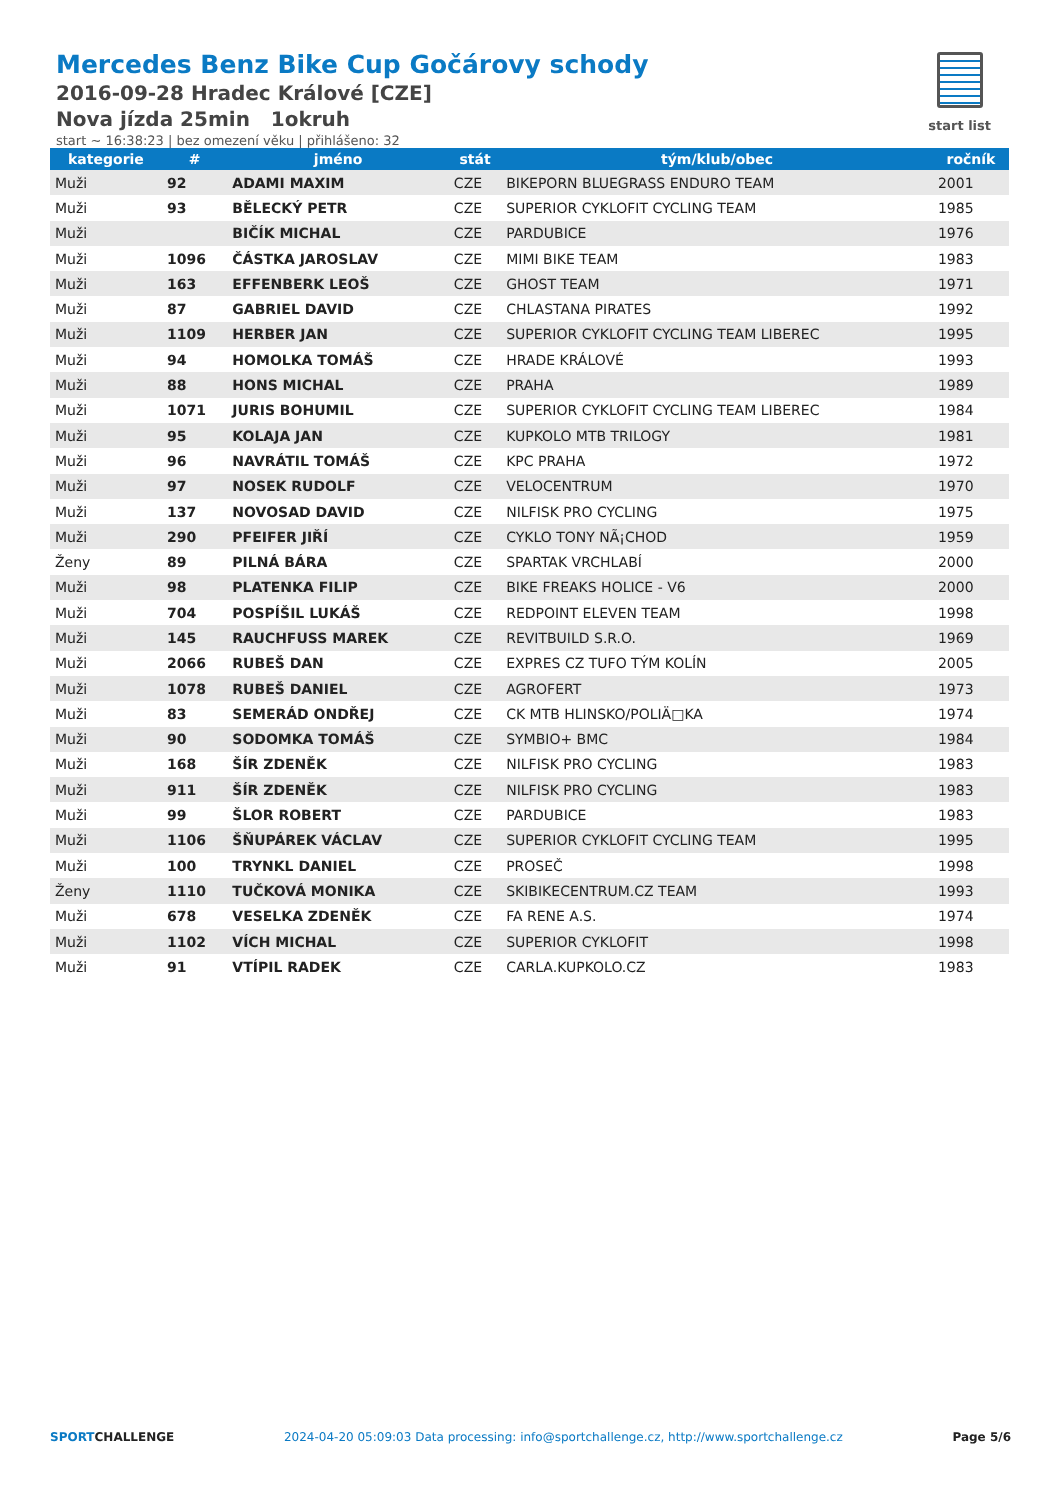Mercedes Benz Bike Cup Gočárovy schody
2016-09-28 Hradec Králové [CZE]
Nova jízda 25min 1okruh
start ~ 16:38:23 | bez omezení věku | přihlášeno: 32
start list
| kategorie | # | jméno | stát | tým/klub/obec | ročník |
| --- | --- | --- | --- | --- | --- |
| Muži | 92 | ADAMI MAXIM | CZE | BIKEPORN BLUEGRASS ENDURO TEAM | 2001 |
| Muži | 93 | BĚLECKÝ PETR | CZE | SUPERIOR CYKLOFIT CYCLING TEAM | 1985 |
| Muži | | BIČÍK MICHAL | CZE | PARDUBICE | 1976 |
| Muži | 1096 | ČÁSTKA JAROSLAV | CZE | MIMI BIKE TEAM | 1983 |
| Muži | 163 | EFFENBERK LEOŠ | CZE | GHOST TEAM | 1971 |
| Muži | 87 | GABRIEL DAVID | CZE | CHLASTANA PIRATES | 1992 |
| Muži | 1109 | HERBER JAN | CZE | SUPERIOR CYKLOFIT CYCLING TEAM LIBEREC | 1995 |
| Muži | 94 | HOMOLKA TOMÁŠ | CZE | HRADE KRÁLOVÉ | 1993 |
| Muži | 88 | HONS MICHAL | CZE | PRAHA | 1989 |
| Muži | 1071 | JURIS BOHUMIL | CZE | SUPERIOR CYKLOFIT CYCLING TEAM LIBEREC | 1984 |
| Muži | 95 | KOLAJA JAN | CZE | KUPKOLO MTB TRILOGY | 1981 |
| Muži | 96 | NAVRÁTIL TOMÁŠ | CZE | KPC PRAHA | 1972 |
| Muži | 97 | NOSEK RUDOLF | CZE | VELOCENTRUM | 1970 |
| Muži | 137 | NOVOSAD DAVID | CZE | NILFISK PRO CYCLING | 1975 |
| Muži | 290 | PFEIFER JIŘÍ | CZE | CYKLO TONY NÃ¡CHOD | 1959 |
| Ženy | 89 | PILNÁ BÁRA | CZE | SPARTAK VRCHLABÍ | 2000 |
| Muži | 98 | PLATENKA FILIP | CZE | BIKE FREAKS HOLICE - V6 | 2000 |
| Muži | 704 | POSPÍŠIL LUKÁŠ | CZE | REDPOINT ELEVEN TEAM | 1998 |
| Muži | 145 | RAUCHFUSS MAREK | CZE | REVITBUILD S.R.O. | 1969 |
| Muži | 2066 | RUBEŠ DAN | CZE | EXPRES CZ TUFO TÝM KOLÍN | 2005 |
| Muži | 1078 | RUBEŠ DANIEL | CZE | AGROFERT | 1973 |
| Muži | 83 | SEMERÁD ONDŘEJ | CZE | CK MTB HLINSKO/POLIÄ□KA | 1974 |
| Muži | 90 | SODOMKA TOMÁŠ | CZE | SYMBIO+ BMC | 1984 |
| Muži | 168 | ŠÍR ZDENĚK | CZE | NILFISK PRO CYCLING | 1983 |
| Muži | 911 | ŠÍR ZDENĚK | CZE | NILFISK PRO CYCLING | 1983 |
| Muži | 99 | ŠLOR ROBERT | CZE | PARDUBICE | 1983 |
| Muži | 1106 | ŠŇUPÁREK VÁCLAV | CZE | SUPERIOR CYKLOFIT CYCLING TEAM | 1995 |
| Muži | 100 | TRYNKL DANIEL | CZE | PROSEČ | 1998 |
| Ženy | 1110 | TUČKOVÁ MONIKA | CZE | SKIBIKECENTRUM.CZ TEAM | 1993 |
| Muži | 678 | VESELKA ZDENĚK | CZE | FA RENE A.S. | 1974 |
| Muži | 1102 | VÍCH MICHAL | CZE | SUPERIOR CYKLOFIT | 1998 |
| Muži | 91 | VTÍPIL RADEK | CZE | CARLA.KUPKOLO.CZ | 1983 |
SPORTCHALLENGE 2024-04-20 05:09:03 Data processing: info@sportchallenge.cz, http://www.sportchallenge.cz Page 5/6